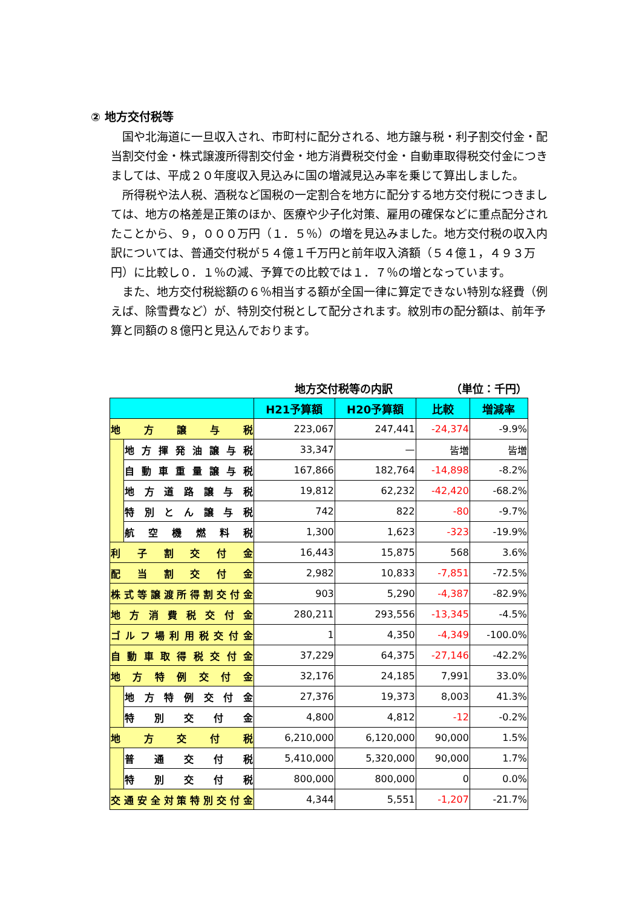② 地方交付税等
国や北海道に一旦収入され、市町村に配分される、地方譲与税・利子割交付金・配当割交付金・株式譲渡所得割交付金・地方消費税交付金・自動車取得税交付金につきましては、平成２０年度収入見込みに国の増減見込み率を乗じて算出しました。
所得税や法人税、酒税など国税の一定割合を地方に配分する地方交付税につきましては、地方の格差是正策のほか、医療や少子化対策、雇用の確保などに重点配分されたことから、９，０００万円（１．５％）の増を見込みました。地方交付税の収入内訳については、普通交付税が５４億１千万円と前年収入済額（５４億１，４９３万円）に比較し０．１％の減、予算での比較では１．７％の増となっています。
また、地方交付税総額の６％相当する額が全国一律に算定できない特別な経費（例えば、除雪費など）が、特別交付税として配分されます。紋別市の配分額は、前年予算と同額の８億円と見込んでおります。
　　　　　　　　　　　　　　　　　地方交付税等の内訳 （単位：千円）
| | | H21予算額 | H20予算額 | 比較 | 増減率 |
| --- | --- | --- | --- | --- | --- |
| 地方譲与税 | | 223,067 | 247,441 | -24,374 | -9.9% |
| | 地方揮発油譲与税 | 33,347 | — | 皆増 | 皆増 |
| | 自動車重量譲与税 | 167,866 | 182,764 | -14,898 | -8.2% |
| | 地方道路譲与税 | 19,812 | 62,232 | -42,420 | -68.2% |
| | 特別とん譲与税 | 742 | 822 | -80 | -9.7% |
| | 航空機燃料税 | 1,300 | 1,623 | -323 | -19.9% |
| 利子割交付金 | | 16,443 | 15,875 | 568 | 3.6% |
| 配当割交付金 | | 2,982 | 10,833 | -7,851 | -72.5% |
| 株式等譲渡所得割交付金 | | 903 | 5,290 | -4,387 | -82.9% |
| 地方消費税交付金 | | 280,211 | 293,556 | -13,345 | -4.5% |
| ゴルフ場利用税交付金 | | 1 | 4,350 | -4,349 | -100.0% |
| 自動車取得税交付金 | | 37,229 | 64,375 | -27,146 | -42.2% |
| 地方特例交付金 | | 32,176 | 24,185 | 7,991 | 33.0% |
| | 地方特例交付金 | 27,376 | 19,373 | 8,003 | 41.3% |
| | 特別交付金 | 4,800 | 4,812 | -12 | -0.2% |
| 地方交付税 | | 6,210,000 | 6,120,000 | 90,000 | 1.5% |
| | 普通交付税 | 5,410,000 | 5,320,000 | 90,000 | 1.7% |
| | 特別交付税 | 800,000 | 800,000 | 0 | 0.0% |
| 交通安全対策特別交付金 | | 4,344 | 5,551 | -1,207 | -21.7% |